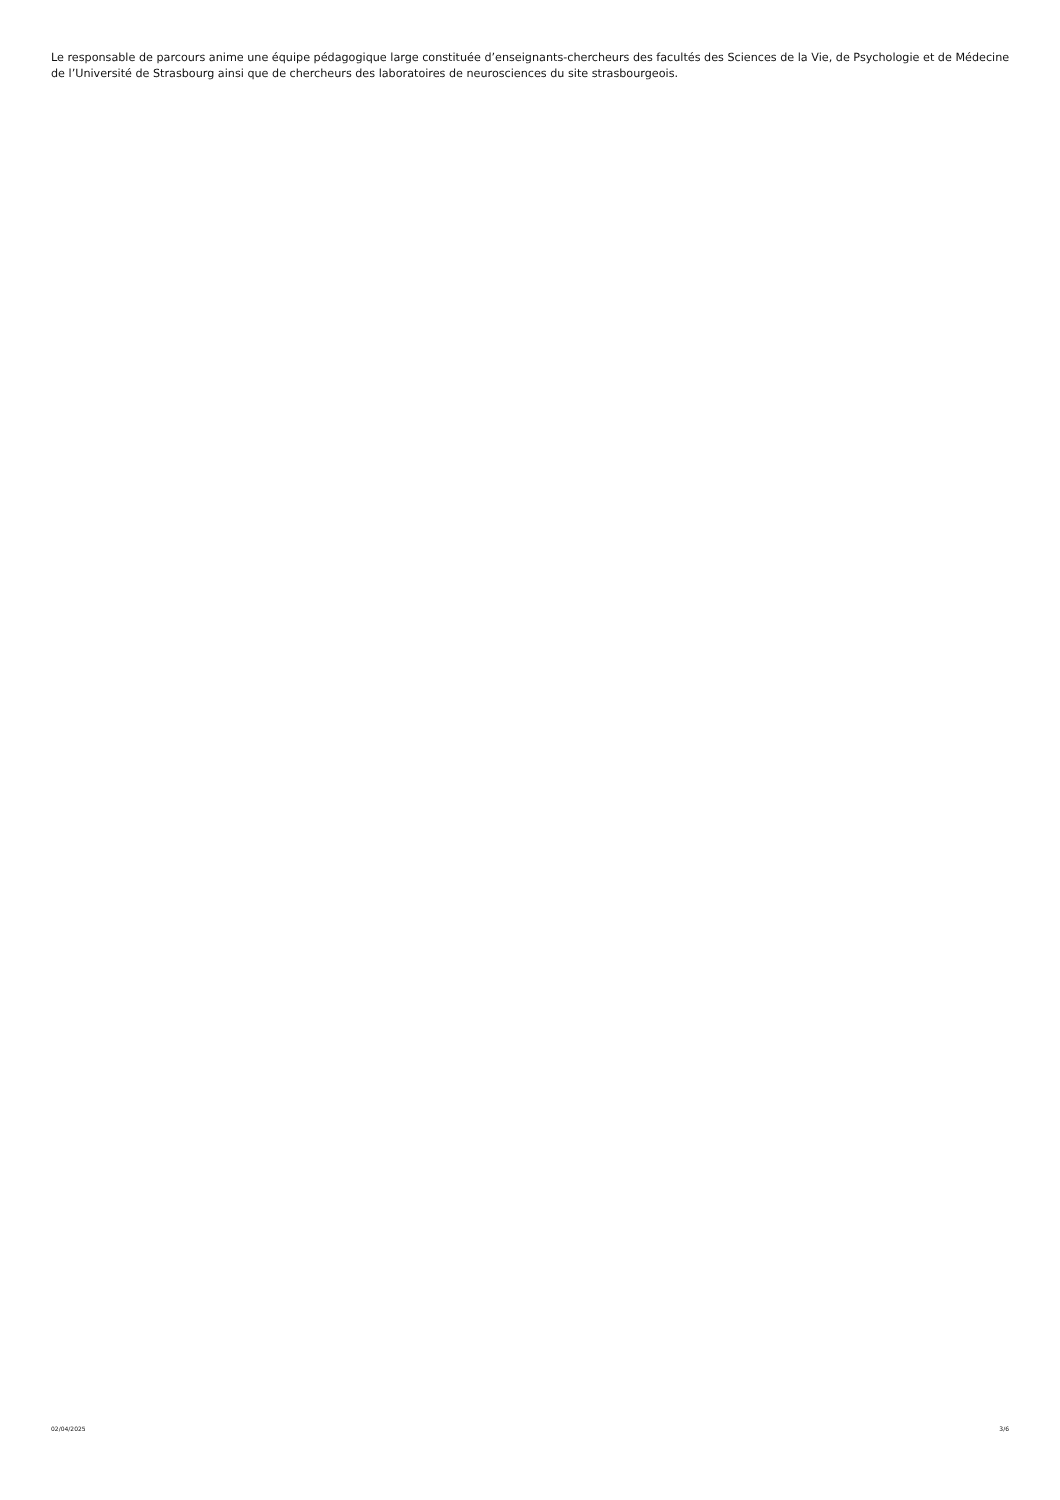Le responsable de parcours anime une équipe pédagogique large constituée d’enseignants-chercheurs des facultés des Sciences de la Vie, de Psychologie et de Médecine de l’Université de Strasbourg ainsi que de chercheurs des laboratoires de neurosciences du site strasbourgeois.
02/04/2025 3/6